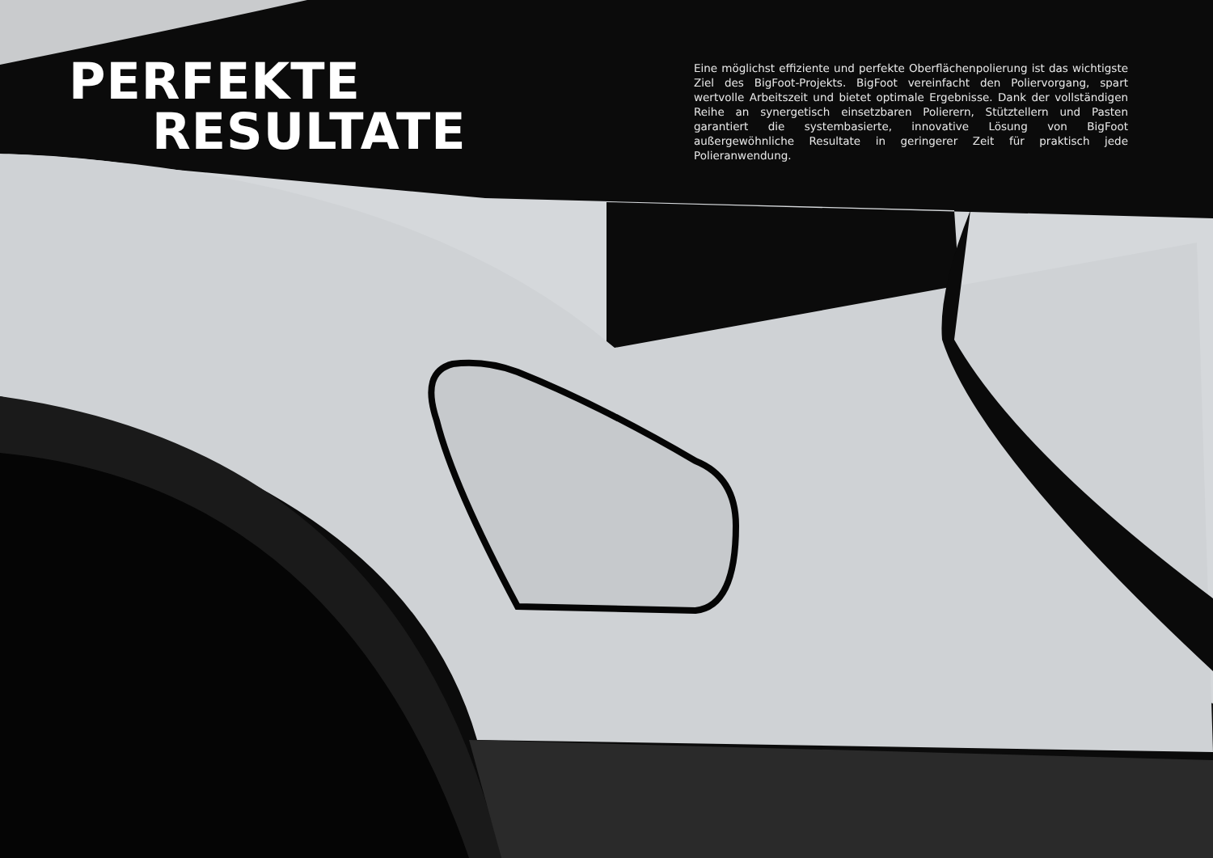PERFEKTE
RESULTATE
Eine möglichst effiziente und perfekte Oberflächenpolierung ist das wichtigste Ziel des BigFoot-Projekts. BigFoot vereinfacht den Poliervorgang, spart wertvolle Arbeitszeit und bietet optimale Ergebnisse. Dank der vollständigen Reihe an synergetisch einsetzbaren Polierern, Stütztellern und Pasten garantiert die systembasierte, innovative Lösung von BigFoot außergewöhnliche Resultate in geringerer Zeit für praktisch jede Polieranwendung.